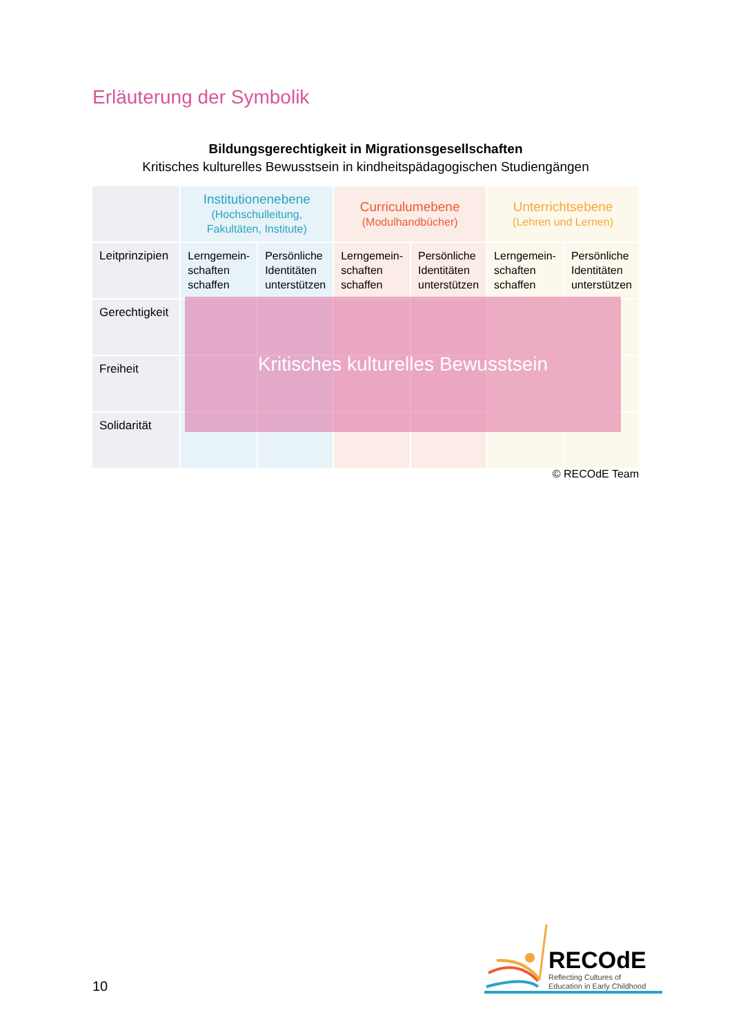Erläuterung der Symbolik
Bildungsgerechtigkeit in Migrationsgesellschaften
Kritisches kulturelles Bewusstsein in kindheitspädagogischen Studiengängen
| | Institutionenebene (Hochschulleitung, Fakultäten, Institute) | | Curriculumebene (Modulhandbücher) | | Unterrichtsebene (Lehren und Lernen) | |
| Leitprinzipien | Lerngemein- schaften schaffen | Persönliche Identitäten unterstützen | Lerngemein- schaften schaffen | Persönliche Identitäten unterstützen | Lerngemein- schaften schaffen | Persönliche Identitäten unterstützen |
| Gerechtigkeit | | | | | | |
| Freiheit | | | | | | |
| Solidarität | | | | | | |
Kritisches kulturelles Bewusstsein
© RECOdE Team
10
RECOdE
Reflecting Cultures of
Education in Early Childhood